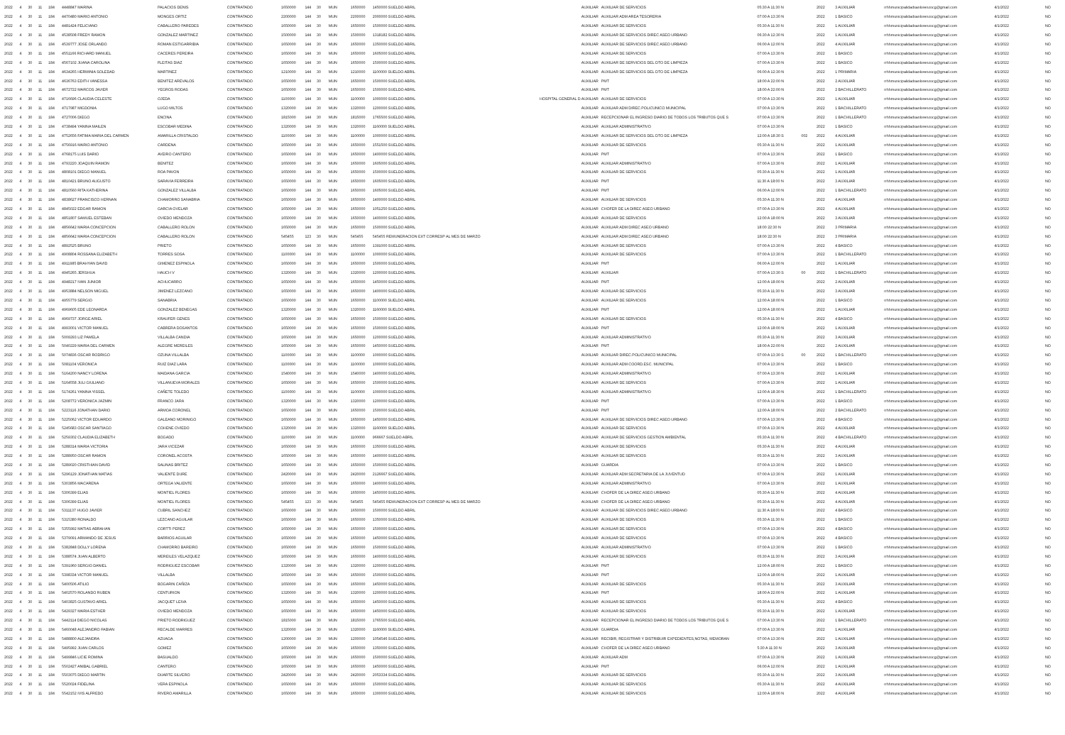| 2022 | 4 | 30 | 11 | 184 | 4448847 MARINA | PALACIOS DENIS | CONTRATADO | 1650000 | 144 | 30 | MUN | 1650000 | 1450000 SUELDO ABRIL | AUXILIAR | AUXILIAR DE SERVICIOS | 05:30 A 11:30 N | | 2022 | 3 AUXILIAR | rrhhmunicipalidadsanlorenzocg@gmail.com | 4/1/2022 | NO |
| 2022 | 4 | 30 | 11 | 184 | 4470480 MARIO ANTONIO | MONGES ORTIZ | CONTRATADO | 2200000 | 144 | 30 | MUN | 2200000 | 2000000 SUELDO ABRIL | AUXILIAR | AUXILIAR ADM AREA TESORERIA | 07:00 A 13:30 N | | 2022 | 1 BASICO | rrhhmunicipalidadsanlorenzocg@gmail.com | 4/1/2022 | NO |
| 2022 | 4 | 30 | 11 | 184 | 4481424 FELICIANO | CABALLERO PAREDES | CONTRATADO | 1650000 | 144 | 30 | MUN | 1650000 | 1500000 SUELDO ABRIL | AUXILIAR | AUXILIAR DE SERVICIOS | 05:30 A 11:30 N | | 2022 | 1 AUXILIAR | rrhhmunicipalidadsanlorenzocg@gmail.com | 4/1/2022 | NO |
| 2022 | 4 | 30 | 11 | 184 | 4538508 FREDY RAMON | GONZALEZ MARTINEZ | CONTRATADO | 1500000 | 144 | 30 | MUN | 1500000 | 1318182 SUELDO ABRIL | AUXILIAR | AUXILIAR DE SERVICIOS DIREC ASEO URBANO | 06:30 A 12:30 N | | 2022 | 1 AUXILIAR | rrhhmunicipalidadsanlorenzocg@gmail.com | 4/1/2022 | NO |
| 2022 | 4 | 30 | 11 | 184 | 4539777 JOSE ORLANDO | ROMAN ESTIGARRIBIA | CONTRATADO | 1650000 | 144 | 30 | MUN | 1650000 | 1350000 SUELDO ABRIL | AUXILIAR | AUXILIAR DE SERVICIOS DIREC ASEO URBANO | 06:00 A 12:00 N | | 2022 | 4 AUXILIAR | rrhhmunicipalidadsanlorenzocg@gmail.com | 4/1/2022 | NO |
| 2022 | 4 | 30 | 11 | 184 | 4551166 RICHARD MANUEL | CACERES PEREIRA | CONTRATADO | 1650000 | 144 | 30 | MUN | 1650000 | 1605000 SUELDO ABRIL | AUXILIAR | AUXILIAR DE SERVICIOS | 07:00 A 13:30 N | | 2022 | 1 BASICO | rrhhmunicipalidadsanlorenzocg@gmail.com | 4/1/2022 | NO |
| 2022 | 4 | 30 | 11 | 184 | 4567102 JUANA CAROLINA | FLEITAS DIAZ | CONTRATADO | 1650000 | 144 | 30 | MUN | 1650000 | 1500000 SUELDO ABRIL | AUXILIAR | AUXILIAR DE SERVICIOS DEL DTO DE LIMPIEZA | 07:00 A 13:30 N | | 2022 | 1 BASICO | rrhhmunicipalidadsanlorenzocg@gmail.com | 4/1/2022 | NO |
| 2022 | 4 | 30 | 11 | 184 | 4634265 HERMINIA SOLEDAD | MARTINEZ | CONTRATADO | 1210000 | 144 | 30 | MUN | 1210000 | 1100000 SUELDO ABRIL | AUXILIAR | AUXILIAR DE SERVICIOS DEL DTO DE LIMPIEZA | 06:00 A 12:30 N | | 2022 | 1 PRIMARIA | rrhhmunicipalidadsanlorenzocg@gmail.com | 4/1/2022 | NO |
| 2022 | 4 | 30 | 11 | 184 | 4636763 EDITH VANESSA | BENITEZ AREVALOS | CONTRATADO | 1650000 | 144 | 30 | MUN | 1650000 | 1500000 SUELDO ABRIL | AUXILIAR | PMT | 18:00 A 22:00 N | | 2022 | 2 AUXILIAR | rrhhmunicipalidadsanlorenzocg@gmail.com | 4/1/2022 | NO |
| 2022 | 4 | 30 | 11 | 184 | 4672722 MARCOS JAVIER | YEGROS RODAS | CONTRATADO | 1650000 | 144 | 30 | MUN | 1650000 | 1500000 SUELDO ABRIL | AUXILIAR | PMT | 18:00 A 22:00 N | | 2022 | 2 BACHILLERATO | rrhhmunicipalidadsanlorenzocg@gmail.com | 4/1/2022 | NO |
| 2022 | 4 | 30 | 11 | 184 | 4716696 CLAUDIA CELESTE | OJEDA | CONTRATADO | 1100000 | 144 | 30 | MUN | 1100000 | 1000000 SUELDO ABRIL | HOSPITAL GENERAL D AUXILIAR | AUXILIAR DE SERVICIOS | 07:00 A 13:30 N | | 2022 | 1 AUXILIAR | rrhhmunicipalidadsanlorenzocg@gmail.com | 4/1/2022 | NO |
| 2022 | 4 | 30 | 11 | 184 | 4717987 MIGDONIA | LUGO MILTOS | CONTRATADO | 1320000 | 144 | 30 | MUN | 1320000 | 1200000 SUELDO ABRIL | AUXILIAR | AUXILIAR ADM DIREC.POLICUNICO MUNICIPAL | 07:00 A 13:30 N | | 2022 | 1 BACHILLERATO | rrhhmunicipalidadsanlorenzocg@gmail.com | 4/1/2022 | NO |
| 2022 | 4 | 30 | 11 | 184 | 4727006 DIEGO | ENCINA | CONTRATADO | 1815000 | 144 | 30 | MUN | 1815000 | 1765500 SUELDO ABRIL | AUXILIAR | RECEPCIONAR EL INGRESO DIARIO DE TODOS LOS TRIBUTOS QUE S | 07:00 A 13:30 N | | 2022 | 1 BACHILLERATO | rrhhmunicipalidadsanlorenzocg@gmail.com | 4/1/2022 | NO |
| 2022 | 4 | 30 | 11 | 184 | 4738494 YANINA MAILEN | ESCOBAR MEDINA | CONTRATADO | 1320000 | 144 | 30 | MUN | 1320000 | 1160000 SUELDO ABRIL | AUXILIAR | AUXILIAR ADMINISTRATIVO | 07:00 A 13:30 N | | 2022 | 1 BASICO | rrhhmunicipalidadsanlorenzocg@gmail.com | 4/1/2022 | NO |
| 2022 | 4 | 30 | 11 | 184 | 4752656 FATIMA MARIA DEL CARMEN | AMARILLA CRISTALDO | CONTRATADO | 1100000 | 144 | 30 | MUN | 1100000 | 1000000 SUELDO ABRIL | AUXILIAR | AUXILIAR DE SERVICIOS DEL DTO DE LIMPIEZA | 12:00 A 18:30 S | 002 | 2022 | 4 AUXILIAR | rrhhmunicipalidadsanlorenzocg@gmail.com | 4/1/2022 | NO |
| 2022 | 4 | 30 | 11 | 184 | 4756916 MARIO ANTONIO | CARDENA | CONTRATADO | 1650000 | 144 | 30 | MUN | 1650000 | 1551500 SUELDO ABRIL | AUXILIAR | AUXILIAR DE SERVICIOS | 05:30 A 11:30 N | | 2022 | 1 AUXILIAR | rrhhmunicipalidadsanlorenzocg@gmail.com | 4/1/2022 | NO |
| 2022 | 4 | 30 | 11 | 184 | 4768175 LUIS DARIO | AVEIRO CANTERO | CONTRATADO | 1650000 | 144 | 30 | MUN | 1650000 | 1400000 SUELDO ABRIL | AUXILIAR | PMT | 07:00 A 13:30 N | | 2022 | 1 BASICO | rrhhmunicipalidadsanlorenzocg@gmail.com | 4/1/2022 | NO |
| 2022 | 4 | 30 | 11 | 184 | 4793220 JOAQUIN RAMON | BENITEZ | CONTRATADO | 1650000 | 144 | 30 | MUN | 1650000 | 1605000 SUELDO ABRIL | AUXILIAR | AUXILIAR ADMINISTRATIVO | 07:00 A 13:30 N | | 2022 | 1 AUXILIAR | rrhhmunicipalidadsanlorenzocg@gmail.com | 4/1/2022 | NO |
| 2022 | 4 | 30 | 11 | 184 | 4808101 DIEGO MANUEL | ROA PAVON | CONTRATADO | 1650000 | 144 | 30 | MUN | 1650000 | 1500000 SUELDO ABRIL | AUXILIAR | AUXILIAR DE SERVICIOS | 05:30 A 11:30 N | | 2022 | 1 AUXILIAR | rrhhmunicipalidadsanlorenzocg@gmail.com | 4/1/2022 | NO |
| 2022 | 4 | 30 | 11 | 184 | 4810421 BRUNO AUGUSTO | SARAVIA FERREIRA | CONTRATADO | 1650000 | 144 | 30 | MUN | 1650000 | 1605000 SUELDO ABRIL | AUXILIAR | PMT | 11:30 A 18:00 N | | 2022 | 3 AUXILIAR | rrhhmunicipalidadsanlorenzocg@gmail.com | 4/1/2022 | NO |
| 2022 | 4 | 30 | 11 | 184 | 4810560 RITA KATHERINA | GONZALEZ VILLALBA | CONTRATADO | 1650000 | 144 | 30 | MUN | 1650000 | 1605000 SUELDO ABRIL | AUXILIAR | PMT | 06:00 A 12:00 N | | 2022 | 1 BACHILLERATO | rrhhmunicipalidadsanlorenzocg@gmail.com | 4/1/2022 | NO |
| 2022 | 4 | 30 | 11 | 184 | 4838627 FRANCISCO HERNAN | CHAMORRO SANABRIA | CONTRATADO | 1650000 | 144 | 30 | MUN | 1650000 | 1400000 SUELDO ABRIL | AUXILIAR | AUXILIAR DE SERVICIOS | 05:30 A 11:30 N | | 2022 | 4 AUXILIAR | rrhhmunicipalidadsanlorenzocg@gmail.com | 4/1/2022 | NO |
| 2022 | 4 | 30 | 11 | 184 | 4845022 EDGAR RAMON | GARCIA OVELAR | CONTRATADO | 1650000 | 144 | 30 | MUN | 1650000 | 1051250 SUELDO ABRIL | AUXILIAR | CHOFER DE LA DIREC ASEO URBANO | 07:00 A 13:30 N | | 2022 | 4 AUXILIAR | rrhhmunicipalidadsanlorenzocg@gmail.com | 4/1/2022 | NO |
| 2022 | 4 | 30 | 11 | 184 | 4851807 SAMUEL ESTEBAN | OVIEDO MENDOZA | CONTRATADO | 1650000 | 144 | 30 | MUN | 1650000 | 1400000 SUELDO ABRIL | AUXILIAR | AUXILIAR DE SERVICIOS | 12:00 A 18:00 N | | 2022 | 3 AUXILIAR | rrhhmunicipalidadsanlorenzocg@gmail.com | 4/1/2022 | NO |
| 2022 | 4 | 30 | 11 | 184 | 4856642 MARIA CONCEPCION | CABALLERO ROLON | CONTRATADO | 1650000 | 144 | 30 | MUN | 1650000 | 1500000 SUELDO ABRIL | AUXILIAR | AUXILIAR ADM DIREC ASEO URBANO | 18:00 22:30 N | | 2022 | 3 PRIMARIA | rrhhmunicipalidadsanlorenzocg@gmail.com | 4/1/2022 | NO |
| 2022 | 4 | 30 | 11 | 184 | 4856642 MARIA CONCEPCION | CABALLERO ROLON | CONTRATADO | 545455 | 123 | 30 | MUN | 545455 | 545455 REMUNERACION EXT CORRESP AL MES DE MARZO | AUXILIAR | AUXILIAR ADM DIREC ASEO URBANO | 18:00 22:30 N | | 2022 | 3 PRIMARIA | rrhhmunicipalidadsanlorenzocg@gmail.com | 4/1/2022 | NO |
| 2022 | 4 | 30 | 11 | 184 | 4892525 BRUNO | PRIETO | CONTRATADO | 1650000 | 144 | 30 | MUN | 1650000 | 1391000 SUELDO ABRIL | AUXILIAR | AUXILIAR DE SERVICIOS | 07:00 A 13:30 N | | 2022 | 4 BASICO | rrhhmunicipalidadsanlorenzocg@gmail.com | 4/1/2022 | NO |
| 2022 | 4 | 30 | 11 | 184 | 4908804 ROSSANA ELIZABETH | TORRES SOSA | CONTRATADO | 1100000 | 144 | 30 | MUN | 1100000 | 1000000 SUELDO ABRIL | AUXILIAR | AUXILIAR DE SERVICIOS | 07:00 A 13:30 N | | 2022 | 1 BACHILLERATO | rrhhmunicipalidadsanlorenzocg@gmail.com | 4/1/2022 | NO |
| 2022 | 4 | 30 | 11 | 184 | 4911985 BRAHYAN DAVID | GIMENEZ ESPINOLA | CONTRATADO | 1650000 | 144 | 30 | MUN | 1650000 | 1500000 SUELDO ABRIL | AUXILIAR | PMT | 06:00 A 12:00 N | | 2022 | 1 AUXILIAR | rrhhmunicipalidadsanlorenzocg@gmail.com | 4/1/2022 | NO |
| 2022 | 4 | 30 | 11 | 184 | 4945265 JERSHUA | HAUCH V | CONTRATADO | 1320000 | 144 | 30 | MUN | 1320000 | 1200000 SUELDO ABRIL | AUXILIAR | AUXILIAR | 07:00 A 13:30 S | 00 | 2022 | 1 BACHILLERATO | rrhhmunicipalidadsanlorenzocg@gmail.com | 4/1/2022 | NO |
| 2022 | 4 | 30 | 11 | 184 | 4948217 IVAN JUNIOR | ACHUCARRO | CONTRATADO | 1650000 | 144 | 30 | MUN | 1650000 | 1450000 SUELDO ABRIL | AUXILIAR | PMT | 12:00 A 18:00 N | | 2022 | 2 AUXILIAR | rrhhmunicipalidadsanlorenzocg@gmail.com | 4/1/2022 | NO |
| 2022 | 4 | 30 | 11 | 184 | 4953884 NELSON MIGUEL | JIMENEZ LEZCANO | CONTRATADO | 1650000 | 144 | 30 | MUN | 1650000 | 1400000 SUELDO ABRIL | AUXILIAR | AUXILIAR DE SERVICIOS | 05:30 A 11:30 N | | 2022 | 3 AUXILIAR | rrhhmunicipalidadsanlorenzocg@gmail.com | 4/1/2022 | NO |
| 2022 | 4 | 30 | 11 | 184 | 4955779 SERGIO | SANABRIA | CONTRATADO | 1650000 | 144 | 30 | MUN | 1650000 | 1100000 SUELDO ABRIL | AUXILIAR | AUXILIAR DE SERVICIOS | 12:00 A 18:00 N | | 2022 | 1 BASICO | rrhhmunicipalidadsanlorenzocg@gmail.com | 4/1/2022 | NO |
| 2022 | 4 | 30 | 11 | 184 | 4969605 EDE LEONARDA | GONZALEZ BENEGAS | CONTRATADO | 1320000 | 144 | 30 | MUN | 1320000 | 1160000 SUELDO ABRIL | AUXILIAR | PMT | 12:00 A 18:00 N | | 2022 | 1 AUXILIAR | rrhhmunicipalidadsanlorenzocg@gmail.com | 4/1/2022 | NO |
| 2022 | 4 | 30 | 11 | 184 | 4969737 JORGE ARIEL | KRAUFER GENES | CONTRATADO | 1650000 | 144 | 30 | MUN | 1650000 | 1500000 SUELDO ABRIL | AUXILIAR | AUXILIAR DE SERVICIOS | 05:30 A 11:30 N | | 2022 | 4 BASICO | rrhhmunicipalidadsanlorenzocg@gmail.com | 4/1/2022 | NO |
| 2022 | 4 | 30 | 11 | 184 | 4993001 VICTOR MANUEL | CABRERA DOSANTOS | CONTRATADO | 1650000 | 144 | 30 | MUN | 1650000 | 1500000 SUELDO ABRIL | AUXILIAR | PMT | 12:00 A 18:00 N | | 2022 | 1 AUXILIAR | rrhhmunicipalidadsanlorenzocg@gmail.com | 4/1/2022 | NO |
| 2022 | 4 | 30 | 11 | 184 | 5009293 LIZ PAMELA | VILLALBA CANDIA | CONTRATADO | 1650000 | 144 | 30 | MUN | 1650000 | 1200000 SUELDO ABRIL | AUXILIAR | AUXILIAR ADMINISTRATIVO | 05:30 A 11:30 N | | 2022 | 3 AUXILIAR | rrhhmunicipalidadsanlorenzocg@gmail.com | 4/1/2022 | NO |
| 2022 | 4 | 30 | 11 | 184 | 5040229 MARIA DEL CARMEN | ALEGRE MEREILES | CONTRATADO | 1650000 | 144 | 30 | MUN | 1650000 | 1450000 SUELDO ABRIL | AUXILIAR | PMT | 18:00 A 22:00 N | | 2022 | 2 AUXILIAR | rrhhmunicipalidadsanlorenzocg@gmail.com | 4/1/2022 | NO |
| 2022 | 4 | 30 | 11 | 184 | 5074836 OSCAR RODRIGO | OZUNA VILLALBA | CONTRATADO | 1100000 | 144 | 30 | MUN | 1100000 | 1000000 SUELDO ABRIL | AUXILIAR | AUXILIAR DIREC.POLICUNICO MUNICIPAL | 07:00 A 13:30 S | 00 | 2022 | 1 BACHILLERATO | rrhhmunicipalidadsanlorenzocg@gmail.com | 4/1/2022 | NO |
| 2022 | 4 | 30 | 11 | 184 | 5081104 VERONICA | RUIZ DIAZ LARA | CONTRATADO | 1100000 | 144 | 30 | MUN | 1100000 | 1000000 SUELDO ABRIL | AUXILIAR | AUXILIAR ADM COORD.ESC. MUNICIPAL | 07:00 A 13:30 N | | 2022 | 1 BASICO | rrhhmunicipalidadsanlorenzocg@gmail.com | 4/1/2022 | NO |
| 2022 | 4 | 30 | 11 | 184 | 5164200 NANCY LORENA | MAIDANA GARCIA | CONTRATADO | 1540000 | 144 | 30 | MUN | 1540000 | 1400000 SUELDO ABRIL | AUXILIAR | AUXILIAR ADMINISTRATIVO | 07:00 A 13:30 N | | 2022 | 1 AUXILIAR | rrhhmunicipalidadsanlorenzocg@gmail.com | 4/1/2022 | NO |
| 2022 | 4 | 30 | 11 | 184 | 5164558 JULI GIULIANO | VILLANUEVA MORALES | CONTRATADO | 1650000 | 144 | 30 | MUN | 1650000 | 1500000 SUELDO ABRIL | AUXILIAR | AUXILIAR DE SERVICIOS | 07:00 A 13:30 N | | 2022 | 1 AUXILIAR | rrhhmunicipalidadsanlorenzocg@gmail.com | 4/1/2022 | NO |
| 2022 | 4 | 30 | 11 | 184 | 5174261 YANINA YISSEL | CAÑETE TOLEDO | CONTRATADO | 1100000 | 144 | 30 | MUN | 1100000 | 1000000 SUELDO ABRIL | AUXILIAR | AUXILIAR ADMINISTRATIVO | 12:00 A 18:30 N | | 2022 | 1 BACHILLERATO | rrhhmunicipalidadsanlorenzocg@gmail.com | 4/1/2022 | NO |
| 2022 | 4 | 30 | 11 | 184 | 5208772 VERONICA JAZMIN | FRANCO JARA | CONTRATADO | 1320000 | 144 | 30 | MUN | 1320000 | 1200000 SUELDO ABRIL | AUXILIAR | PMT | 07:00 A 13:30 N | | 2022 | 1 BASICO | rrhhmunicipalidadsanlorenzocg@gmail.com | 4/1/2022 | NO |
| 2022 | 4 | 30 | 11 | 184 | 5223116 JONATHAN DARIO | ARMOA CORONEL | CONTRATADO | 1650000 | 144 | 30 | MUN | 1650000 | 1500000 SUELDO ABRIL | AUXILIAR | PMT | 12:00 A 18:00 N | | 2022 | 2 BACHILLERATO | rrhhmunicipalidadsanlorenzocg@gmail.com | 4/1/2022 | NO |
| 2022 | 4 | 30 | 11 | 184 | 5225062 VICTOR EDUARDO | GALEANO MORINIGO | CONTRATADO | 1650000 | 144 | 30 | MUN | 1650000 | 1450000 SUELDO ABRIL | AUXILIAR | AUXILIAR DE SERVICIOS DIREC ASEO URBANO | 07:00 A 13:30 N | | 2022 | 4 BASICO | rrhhmunicipalidadsanlorenzocg@gmail.com | 4/1/2022 | NO |
| 2022 | 4 | 30 | 11 | 184 | 5245683 OSCAR SANTIAGO | COHENE OVIEDO | CONTRATADO | 1320000 | 144 | 30 | MUN | 1320000 | 1160000 SUELDO ABRIL | AUXILIAR | AUXILIAR DE SERVICIOS | 07:00 A 13:30 N | | 2022 | 4 AUXILIAR | rrhhmunicipalidadsanlorenzocg@gmail.com | 4/1/2022 | NO |
| 2022 | 4 | 30 | 11 | 184 | 5259302 CLAUDIA ELIZABETH | BOGADO | CONTRATADO | 1100000 | 144 | 30 | MUN | 1100000 | 966667 SUELDO ABRIL | AUXILIAR | AUXILIAR DE SERVICIOS GESTION AMBIENTAL | 05:30 A 11:30 N | | 2022 | 4 BACHILLERATO | rrhhmunicipalidadsanlorenzocg@gmail.com | 4/1/2022 | NO |
| 2022 | 4 | 30 | 11 | 184 | 5288314 MARIA VICTORIA | JARA VICEZAR | CONTRATADO | 1650000 | 144 | 30 | MUN | 1650000 | 1350000 SUELDO ABRIL | AUXILIAR | AUXILIAR DE SERVICIOS | 05:30 A 11:30 N | | 2022 | 4 AUXILIAR | rrhhmunicipalidadsanlorenzocg@gmail.com | 4/1/2022 | NO |
| 2022 | 4 | 30 | 11 | 184 | 5288950 OSCAR RAMON | CORONEL ACOSTA | CONTRATADO | 1650000 | 144 | 30 | MUN | 1650000 | 1400000 SUELDO ABRIL | AUXILIAR | AUXILIAR DE SERVICIOS | 05:30 A 11:30 N | | 2022 | 3 AUXILIAR | rrhhmunicipalidadsanlorenzocg@gmail.com | 4/1/2022 | NO |
| 2022 | 4 | 30 | 11 | 184 | 5289020 CRISTHIAN DAVID | SALINAS BRITEZ | CONTRATADO | 1650000 | 144 | 30 | MUN | 1650000 | 1500000 SUELDO ABRIL | AUXILIAR | GUARDIA | 07:00 A 13:30 N | | 2022 | 1 BASICO | rrhhmunicipalidadsanlorenzocg@gmail.com | 4/1/2022 | NO |
| 2022 | 4 | 30 | 11 | 184 | 5296129 JONATHAN MATIAS | VALIENTE DURE | CONTRATADO | 2420000 | 144 | 30 | MUN | 2420000 | 2126667 SUELDO ABRIL | AUXILIAR | AUXILIAR ADM SECRETARIA DE LA JUVENTUD | 07:00 A 13:30 N | | 2022 | 1 AUXILIAR | rrhhmunicipalidadsanlorenzocg@gmail.com | 4/1/2022 | NO |
| 2022 | 4 | 30 | 11 | 184 | 5303856 MACARENA | ORTEGA VALIENTE | CONTRATADO | 1650000 | 144 | 30 | MUN | 1650000 | 1400000 SUELDO ABRIL | AUXILIAR | AUXILIAR ADMINISTRATIVO | 07:00 A 13:30 N | | 2022 | 1 AUXILIAR | rrhhmunicipalidadsanlorenzocg@gmail.com | 4/1/2022 | NO |
| 2022 | 4 | 30 | 11 | 184 | 5306399 ELIAS | MONTIEL FLORES | CONTRATADO | 1650000 | 144 | 30 | MUN | 1650000 | 1450000 SUELDO ABRIL | AUXILIAR | CHOFER DE LA DIREC ASEO URBANO | 05:30 A 11:30 N | | 2022 | 4 AUXILIAR | rrhhmunicipalidadsanlorenzocg@gmail.com | 4/1/2022 | NO |
| 2022 | 4 | 30 | 11 | 184 | 5306399 ELIAS | MONTIEL FLORES | CONTRATADO | 545455 | 123 | 30 | MUN | 545455 | 545455 REMUNERACION EXT CORRESP AL MES DE MARZO | AUXILIAR | CHOFER DE LA DIREC ASEO URBANO | 05:30 A 11:30 N | | 2022 | 4 AUXILIAR | rrhhmunicipalidadsanlorenzocg@gmail.com | 4/1/2022 | NO |
| 2022 | 4 | 30 | 11 | 184 | 5311137 HUGO JAVIER | CUBRIL SANCHEZ | CONTRATADO | 1650000 | 144 | 30 | MUN | 1650000 | 1500000 SUELDO ABRIL | AUXILIAR | AUXILIAR DE SERVICIOS DIREC ASEO URBANO | 11:30 A 18:00 N | | 2022 | 4 BASICO | rrhhmunicipalidadsanlorenzocg@gmail.com | 4/1/2022 | NO |
| 2022 | 4 | 30 | 11 | 184 | 5315380 RONALDO | LEZCANO AGUILAR | CONTRATADO | 1650000 | 144 | 30 | MUN | 1650000 | 1350000 SUELDO ABRIL | AUXILIAR | AUXILIAR DE SERVICIOS | 05:30 A 11:30 N | | 2022 | 1 BASICO | rrhhmunicipalidadsanlorenzocg@gmail.com | 4/1/2022 | NO |
| 2022 | 4 | 30 | 11 | 184 | 5355992 MATIAS ABRAHAN | CORTTI PEREZ | CONTRATADO | 1650000 | 144 | 30 | MUN | 1650000 | 1500000 SUELDO ABRIL | AUXILIAR | AUXILIAR DE SERVICIOS | 07:00 A 13:30 N | | 2022 | 4 BASICO | rrhhmunicipalidadsanlorenzocg@gmail.com | 4/1/2022 | NO |
| 2022 | 4 | 30 | 11 | 184 | 5379091 ARMANDO DE JESUS | BARRIOS AGUILAR | CONTRATADO | 1650000 | 144 | 30 | MUN | 1650000 | 1450000 SUELDO ABRIL | AUXILIAR | AUXILIAR DE SERVICIOS | 07:00 A 13:30 N | | 2022 | 4 BASICO | rrhhmunicipalidadsanlorenzocg@gmail.com | 4/1/2022 | NO |
| 2022 | 4 | 30 | 11 | 184 | 5382848 DOLLY LORENA | CHAMORRO BAREIRO | CONTRATADO | 1650000 | 144 | 30 | MUN | 1650000 | 1500000 SUELDO ABRIL | AUXILIAR | AUXILIAR ADMINISTRATIVO | 07:00 A 13:30 N | | 2022 | 1 BASICO | rrhhmunicipalidadsanlorenzocg@gmail.com | 4/1/2022 | NO |
| 2022 | 4 | 30 | 11 | 184 | 5388574 JUAN ALBERTO | MEREILES VELAZQUEZ | CONTRATADO | 1650000 | 144 | 30 | MUN | 1650000 | 1400000 SUELDO ABRIL | AUXILIAR | AUXILIAR DE SERVICIOS | 05:30 A 11:30 N | | 2022 | 3 AUXILIAR | rrhhmunicipalidadsanlorenzocg@gmail.com | 4/1/2022 | NO |
| 2022 | 4 | 30 | 11 | 184 | 5391960 SERGIO DANIEL | RODRIGUEZ ESCOBAR | CONTRATADO | 1320000 | 144 | 30 | MUN | 1320000 | 1200000 SUELDO ABRIL | AUXILIAR | PMT | 12:00 A 18:00 N | | 2022 | 1 BASICO | rrhhmunicipalidadsanlorenzocg@gmail.com | 4/1/2022 | NO |
| 2022 | 4 | 30 | 11 | 184 | 5398334 VICTOR MANUEL | VILLALBA | CONTRATADO | 1650000 | 144 | 30 | MUN | 1650000 | 1500000 SUELDO ABRIL | AUXILIAR | PMT | 12:00 A 18:00 N | | 2022 | 1 AUXILIAR | rrhhmunicipalidadsanlorenzocg@gmail.com | 4/1/2022 | NO |
| 2022 | 4 | 30 | 11 | 184 | 5400506 ATILIO | BOGARIN CAÑIZA | CONTRATADO | 1650000 | 144 | 30 | MUN | 1650000 | 1450000 SUELDO ABRIL | AUXILIAR | AUXILIAR DE SERVICIOS | 05:30 A 11:30 N | | 2022 | 3 AUXILIAR | rrhhmunicipalidadsanlorenzocg@gmail.com | 4/1/2022 | NO |
| 2022 | 4 | 30 | 11 | 184 | 5402570 ROLANDO RUBEN | CENTURION | CONTRATADO | 1320000 | 144 | 30 | MUN | 1320000 | 1200000 SUELDO ABRIL | AUXILIAR | PMT | 18:00 A 22:00 N | | 2022 | 1 AUXILIAR | rrhhmunicipalidadsanlorenzocg@gmail.com | 4/1/2022 | NO |
| 2022 | 4 | 30 | 11 | 184 | 5403825 GUSTAVO ARIEL | JACQUET LEIVA | CONTRATADO | 1650000 | 144 | 30 | MUN | 1650000 | 1450000 SUELDO ABRIL | AUXILIAR | AUXILIAR DE SERVICIOS | 05:30 A 11:30 N | | 2022 | 4 BASICO | rrhhmunicipalidadsanlorenzocg@gmail.com | 4/1/2022 | NO |
| 2022 | 4 | 30 | 11 | 184 | 5429327 MARIA ESTHER | OVIEDO MENDOZA | CONTRATADO | 1650000 | 144 | 30 | MUN | 1650000 | 1450000 SUELDO ABRIL | AUXILIAR | AUXILIAR DE SERVICIOS | 05:30 A 11:30 N | | 2022 | 1 AUXILIAR | rrhhmunicipalidadsanlorenzocg@gmail.com | 4/1/2022 | NO |
| 2022 | 4 | 30 | 11 | 184 | 5442114 DIEGO NICOLAS | PRIETO RODRIGUEZ | CONTRATADO | 1815000 | 144 | 30 | MUN | 1815000 | 1765500 SUELDO ABRIL | AUXILIAR | RECEPCIONAR EL INGRESO DIARIO DE TODOS LOS TRIBUTOS QUE S | 07:00 A 13:30 N | | 2022 | 1 BACHILLERATO | rrhhmunicipalidadsanlorenzocg@gmail.com | 4/1/2022 | NO |
| 2022 | 4 | 30 | 11 | 184 | 5460048 ALEJANDRO FABIAN | RECALDE MARRES | CONTRATADO | 1320000 | 144 | 30 | MUN | 1320000 | 1160000 SUELDO ABRIL | AUXILIAR | GUARDIA | 07:00 A 13:30 N | | 2022 | 1 AUXILIAR | rrhhmunicipalidadsanlorenzocg@gmail.com | 4/1/2022 | NO |
| 2022 | 4 | 30 | 11 | 184 | 5488800 ALEJANDRA | AZUAGA | CONTRATADO | 1200000 | 144 | 30 | MUN | 1200000 | 1054546 SUELDO ABRIL | AUXILIAR | RECIBIR, REGISTRAR Y DISTRIBUIR EXPEDIENTES,NOTAS, MEMORAN | 07:00 A 13:30 N | | 2022 | 1 AUXILIAR | rrhhmunicipalidadsanlorenzocg@gmail.com | 4/1/2022 | NO |
| 2022 | 4 | 30 | 11 | 184 | 5495992 JUAN CARLOS | GOMEZ | CONTRATADO | 1650000 | 144 | 30 | MUN | 1650000 | 1350000 SUELDO ABRIL | AUXILIAR | CHOFER DE LA DIREC ASEO URBANO | 5:30 A 11:30 N | | 2022 | 3 AUXILIAR | rrhhmunicipalidadsanlorenzocg@gmail.com | 4/1/2022 | NO |
| 2022 | 4 | 30 | 11 | 184 | 5499846 LICIE ROMINA | BASUALDO | CONTRATADO | 1650000 | 144 | 30 | MUN | 1650000 | 1500000 SUELDO ABRIL | AUXILIAR | AUXILIAR ADM | 07:00 A 13:30 N | | 2022 | 1 AUXILIAR | rrhhmunicipalidadsanlorenzocg@gmail.com | 4/1/2022 | NO |
| 2022 | 4 | 30 | 11 | 184 | 5502427 ANIBAL GABRIEL | CANTERO | CONTRATADO | 1650000 | 144 | 30 | MUN | 1650000 | 1450000 SUELDO ABRIL | AUXILIAR | PMT | 06:00 A 12:00 N | | 2022 | 1 AUXILIAR | rrhhmunicipalidadsanlorenzocg@gmail.com | 4/1/2022 | NO |
| 2022 | 4 | 30 | 11 | 184 | 5503075 DIEGO MARTIN | DUARTE SILVERO | CONTRATADO | 2420000 | 144 | 30 | MUN | 2420000 | 2053334 SUELDO ABRIL | AUXILIAR | AUXILIAR DE SERVICIOS | 05:30 A 11:30 N | | 2022 | 3 AUXILIAR | rrhhmunicipalidadsanlorenzocg@gmail.com | 4/1/2022 | NO |
| 2022 | 4 | 30 | 11 | 184 | 5520024 FIDELINA | VERA ESPINOLA | CONTRATADO | 1650000 | 144 | 30 | MUN | 1650000 | 1500000 SUELDO ABRIL | AUXILIAR | AUXILIAR DE SERVICIOS | 05:30 A 11:30 N | | 2022 | 4 AUXILIAR | rrhhmunicipalidadsanlorenzocg@gmail.com | 4/1/2022 | NO |
| 2022 | 4 | 30 | 11 | 184 | 5542152 IVIS ALFREDO | RIVERO AMARILLA | CONTRATADO | 1650000 | 144 | 30 | MUN | 1650000 | 1300000 SUELDO ABRIL | AUXILIAR | AUXILIAR DE SERVICIOS | 12:00 A 18:00 N | | 2022 | 4 AUXILIAR | rrhhmunicipalidadsanlorenzocg@gmail.com | 4/1/2022 | NO |